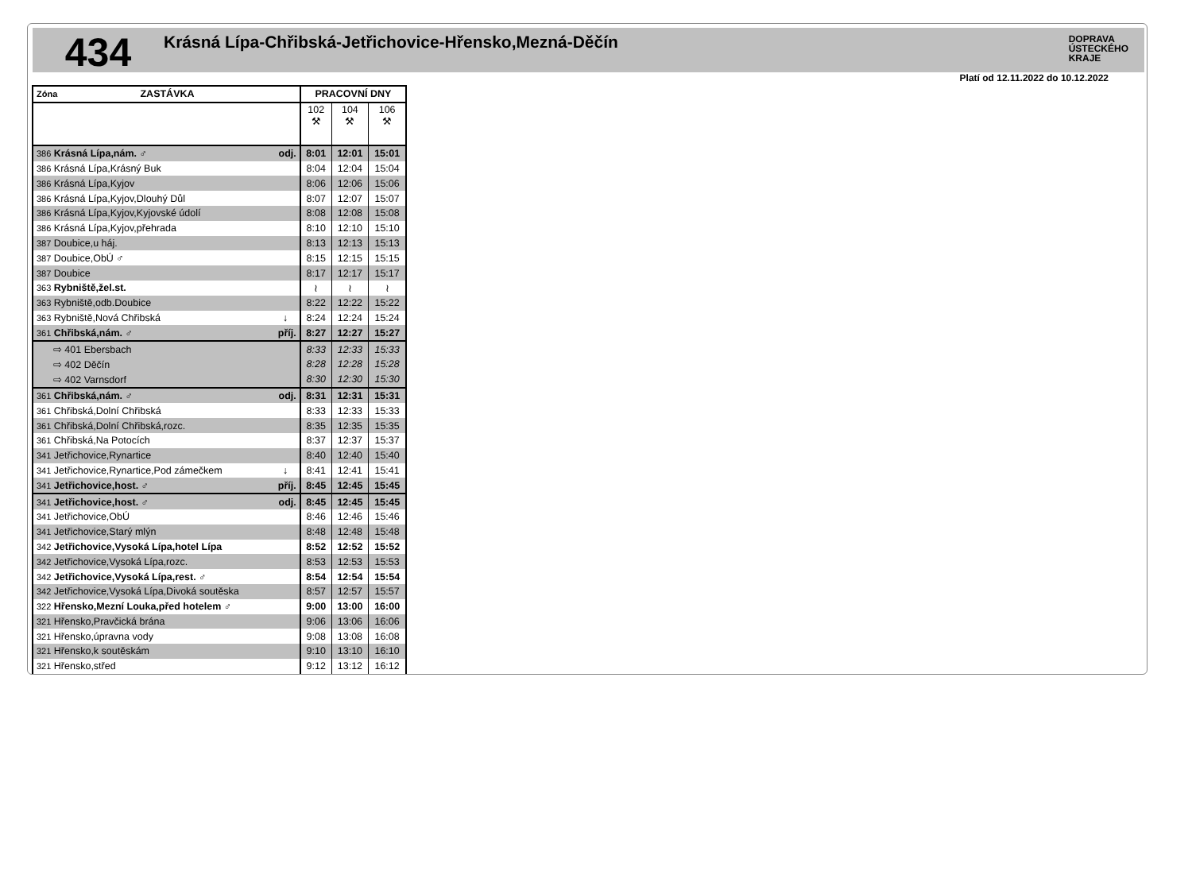434
Krásná Lípa-Chřibská-Jetřichovice-Hřensko,Mezná-Děčín
DOPRAVA
ÚSTECKÉHO
KRAJE
Platí od 12.11.2022 do 10.12.2022
| Zóna ZASTÁVKA | | PRACOVNÍ DNY | | |
| --- | --- | --- | --- | --- |
| | | 102 ⚒ | 104 ⚒ | 106 ⚒ |
| 386 Krásná Lípa,nám. ♂ | odj. | 8:01 | 12:01 | 15:01 |
| 386 Krásná Lípa,Krásný Buk | | 8:04 | 12:04 | 15:04 |
| 386 Krásná Lípa,Kyjov | | 8:06 | 12:06 | 15:06 |
| 386 Krásná Lípa,Kyjov,Dlouhý Důl | | 8:07 | 12:07 | 15:07 |
| 386 Krásná Lípa,Kyjov,Kyjovské údolí | | 8:08 | 12:08 | 15:08 |
| 386 Krásná Lípa,Kyjov,přehrada | | 8:10 | 12:10 | 15:10 |
| 387 Doubice,u háj. | | 8:13 | 12:13 | 15:13 |
| 387 Doubice,ObÚ ♂ | | 8:15 | 12:15 | 15:15 |
| 387 Doubice | | 8:17 | 12:17 | 15:17 |
| 363 Rybniště,žel.st. | | ≀ | ≀ | ≀ |
| 363 Rybniště,odb.Doubice | | 8:22 | 12:22 | 15:22 |
| 363 Rybniště,Nová Chřibská | ↓ | 8:24 | 12:24 | 15:24 |
| 361 Chřibská,nám. ♂ | příj. | 8:27 | 12:27 | 15:27 |
| ⇨ 401 Ebersbach | | 8:33 | 12:33 | 15:33 |
| ⇨ 402 Děčín | | 8:28 | 12:28 | 15:28 |
| ⇨ 402 Varnsdorf | | 8:30 | 12:30 | 15:30 |
| 361 Chřibská,nám. ♂ | odj. | 8:31 | 12:31 | 15:31 |
| 361 Chřibská,Dolní Chřibská | | 8:33 | 12:33 | 15:33 |
| 361 Chřibská,Dolní Chřibská,rozc. | | 8:35 | 12:35 | 15:35 |
| 361 Chřibská,Na Potocích | | 8:37 | 12:37 | 15:37 |
| 341 Jetřichovice,Rynartice | | 8:40 | 12:40 | 15:40 |
| 341 Jetřichovice,Rynartice,Pod zámečkem | ↓ | 8:41 | 12:41 | 15:41 |
| 341 Jetřichovice,host. ♂ | příj. | 8:45 | 12:45 | 15:45 |
| 341 Jetřichovice,host. ♂ | odj. | 8:45 | 12:45 | 15:45 |
| 341 Jetřichovice,ObÚ | | 8:46 | 12:46 | 15:46 |
| 341 Jetřichovice,Starý mlýn | | 8:48 | 12:48 | 15:48 |
| 342 Jetřichovice,Vysoká Lípa,hotel Lípa | | 8:52 | 12:52 | 15:52 |
| 342 Jetřichovice,Vysoká Lípa,rozc. | | 8:53 | 12:53 | 15:53 |
| 342 Jetřichovice,Vysoká Lípa,rest. ♂ | | 8:54 | 12:54 | 15:54 |
| 342 Jetřichovice,Vysoká Lípa,Divoká soutěska | | 8:57 | 12:57 | 15:57 |
| 322 Hřensko,Mezní Louka,před hotelem ♂ | | 9:00 | 13:00 | 16:00 |
| 321 Hřensko,Pravčická brána | | 9:06 | 13:06 | 16:06 |
| 321 Hřensko,úpravna vody | | 9:08 | 13:08 | 16:08 |
| 321 Hřensko,k soutěskám | | 9:10 | 13:10 | 16:10 |
| 321 Hřensko,střed | | 9:12 | 13:12 | 16:12 |